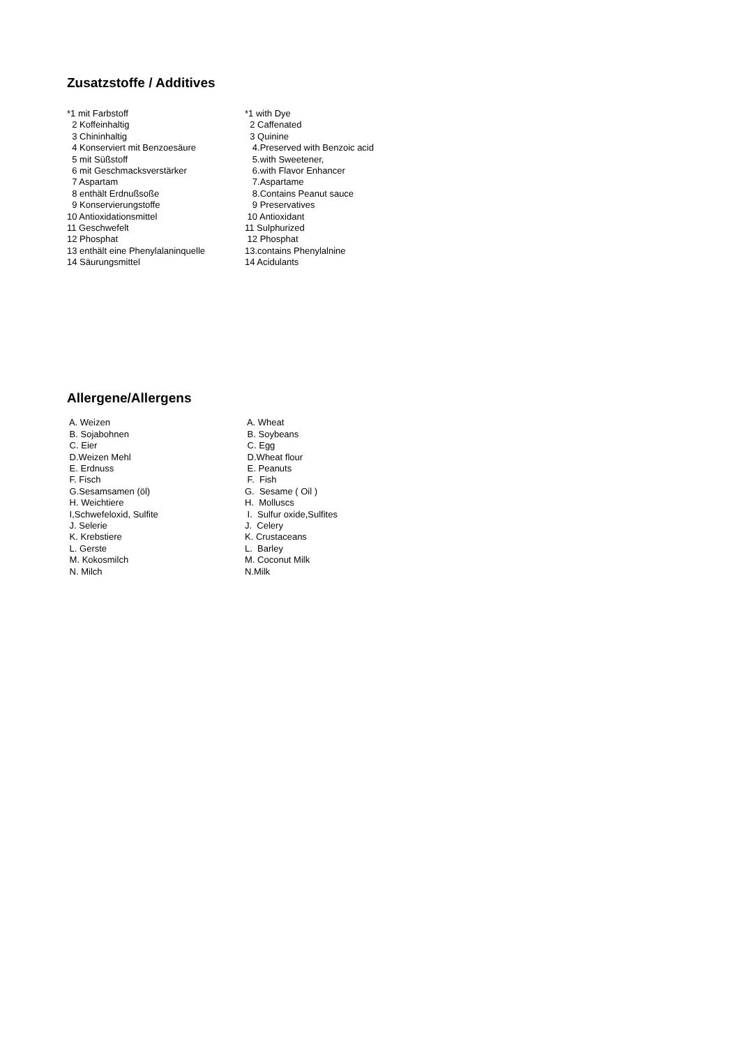Zusatzstoffe / Additives
| *1 mit Farbstoff | *1 with Dye |
| 2 Koffeinhaltig | 2 Caffenated |
| 3 Chininhaltig | 3 Quinine |
| 4 Konserviert mit Benzoesäure | 4.Preserved with Benzoic acid |
| 5 mit Süßstoff | 5.with Sweetener, |
| 6 mit Geschmacksverstärker | 6.with Flavor Enhancer |
| 7 Aspartam | 7.Aspartame |
| 8 enthält Erdnußsoße | 8.Contains Peanut sauce |
| 9 Konservierungstoffe | 9 Preservatives |
| 10 Antioxidationsmittel | 10 Antioxidant |
| 11 Geschwefelt | 11 Sulphurized |
| 12 Phosphat | 12 Phosphat |
| 13 enthält eine Phenylalaninquelle | 13.contains Phenylalnine |
| 14 Säurungsmittel | 14 Acidulants |
Allergene/Allergens
| A. Weizen | A. Wheat |
| B. Sojabohnen | B. Soybeans |
| C. Eier | C. Egg |
| D.Weizen Mehl | D.Wheat flour |
| E. Erdnuss | E. Peanuts |
| F. Fisch | F. Fish |
| G.Sesamsamen (öl) | G. Sesame ( Oil ) |
| H. Weichtiere | H. Molluscs |
| I,Schwefeloxid, Sulfite | I. Sulfur oxide,Sulfites |
| J. Selerie | J. Celery |
| K. Krebstiere | K. Crustaceans |
| L. Gerste | L. Barley |
| M. Kokosmilch | M. Coconut Milk |
| N. Milch | N.Milk |